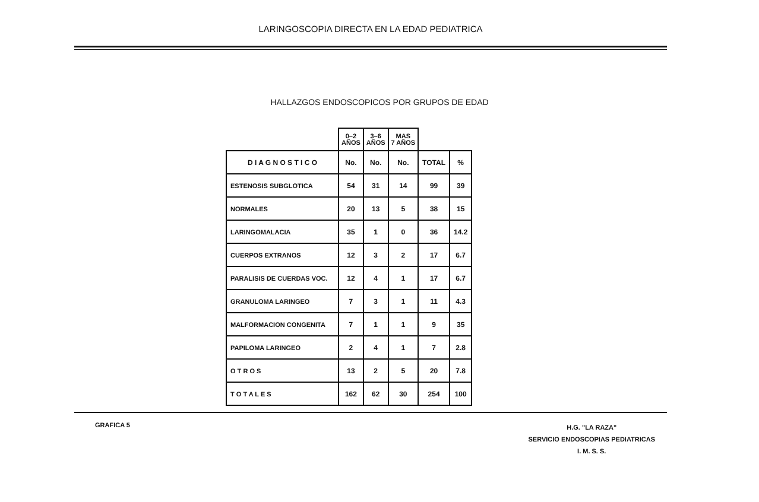LARINGOSCOPIA DIRECTA EN LA EDAD PEDIATRICA
HALLAZGOS ENDOSCOPICOS POR GRUPOS DE EDAD
| | 0–2 AÑOS | 3–6 AÑOS | MAS 7 AÑOS | | |
| --- | --- | --- | --- | --- | --- |
| D I A G N O S T I C O | No. | No. | No. | TOTAL | % |
| ESTENOSIS SUBGLOTICA | 54 | 31 | 14 | 99 | 39 |
| NORMALES | 20 | 13 | 5 | 38 | 15 |
| LARINGOMALACIA | 35 | 1 | 0 | 36 | 14.2 |
| CUERPOS EXTRANOS | 12 | 3 | 2 | 17 | 6.7 |
| PARALISIS DE CUERDAS VOC. | 12 | 4 | 1 | 17 | 6.7 |
| GRANULOMA LARINGEO | 7 | 3 | 1 | 11 | 4.3 |
| MALFORMACION CONGENITA | 7 | 1 | 1 | 9 | 35 |
| PAPILOMA LARINGEO | 2 | 4 | 1 | 7 | 2.8 |
| O T R O S | 13 | 2 | 5 | 20 | 7.8 |
| T O T A L E S | 162 | 62 | 30 | 254 | 100 |
GRAFICA 5
H.G. "LA RAZA"
SERVICIO ENDOSCOPIAS PEDIATRICAS
I. M. S. S.